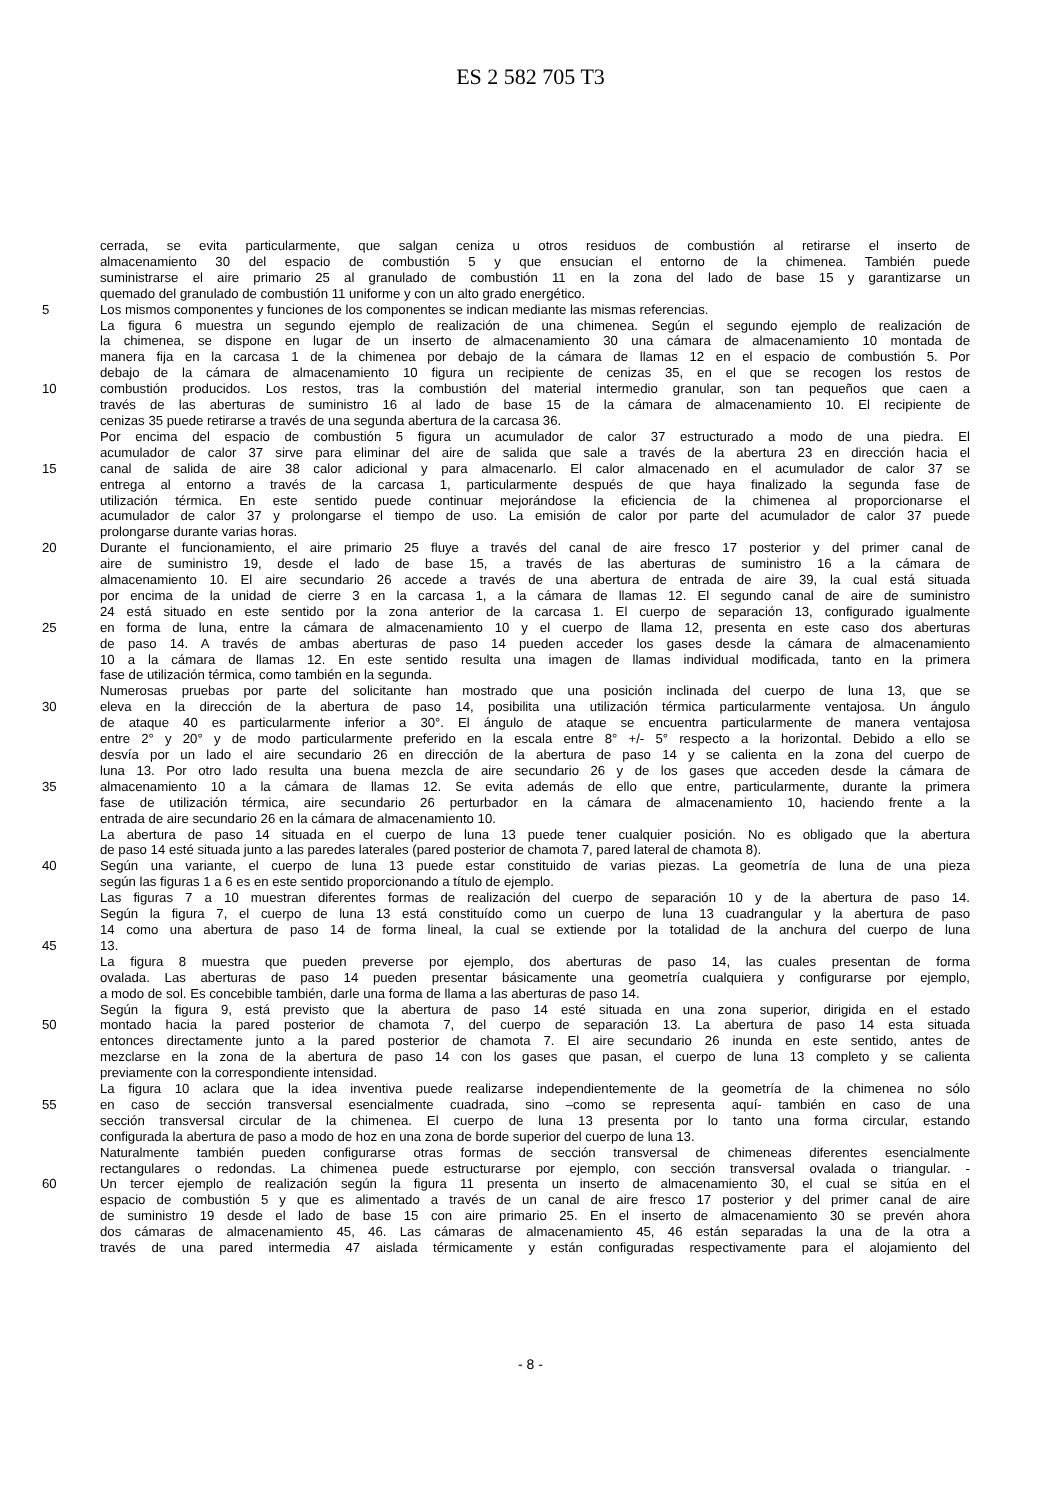ES 2 582 705 T3
cerrada, se evita particularmente, que salgan ceniza u otros residuos de combustión al retirarse el inserto de
almacenamiento 30 del espacio de combustión 5 y que ensucian el entorno de la chimenea. También puede
suministrarse el aire primario 25 al granulado de combustión 11 en la zona del lado de base 15 y garantizarse un
quemado del granulado de combustión 11 uniforme y con un alto grado energético.
5 Los mismos componentes y funciones de los componentes se indican mediante las mismas referencias.
La figura 6 muestra un segundo ejemplo de realización de una chimenea. Según el segundo ejemplo de realización de
la chimenea, se dispone en lugar de un inserto de almacenamiento 30 una cámara de almacenamiento 10 montada de
manera fija en la carcasa 1 de la chimenea por debajo de la cámara de llamas 12 en el espacio de combustión 5. Por
debajo de la cámara de almacenamiento 10 figura un recipiente de cenizas 35, en el que se recogen los restos de
10 combustión producidos. Los restos, tras la combustión del material intermedio granular, son tan pequeños que caen a
través de las aberturas de suministro 16 al lado de base 15 de la cámara de almacenamiento 10. El recipiente de
cenizas 35 puede retirarse a través de una segunda abertura de la carcasa 36.
Por encima del espacio de combustión 5 figura un acumulador de calor 37 estructurado a modo de una piedra. El
acumulador de calor 37 sirve para eliminar del aire de salida que sale a través de la abertura 23 en dirección hacia el
15 canal de salida de aire 38 calor adicional y para almacenarlo. El calor almacenado en el acumulador de calor 37 se
entrega al entorno a través de la carcasa 1, particularmente después de que haya finalizado la segunda fase de
utilización térmica. En este sentido puede continuar mejorándose la eficiencia de la chimenea al proporcionarse el
acumulador de calor 37 y prolongarse el tiempo de uso. La emisión de calor por parte del acumulador de calor 37 puede
prolongarse durante varias horas.
20 Durante el funcionamiento, el aire primario 25 fluye a través del canal de aire fresco 17 posterior y del primer canal de
aire de suministro 19, desde el lado de base 15, a través de las aberturas de suministro 16 a la cámara de
almacenamiento 10. El aire secundario 26 accede a través de una abertura de entrada de aire 39, la cual está situada
por encima de la unidad de cierre 3 en la carcasa 1, a la cámara de llamas 12. El segundo canal de aire de suministro
24 está situado en este sentido por la zona anterior de la carcasa 1. El cuerpo de separación 13, configurado igualmente
25 en forma de luna, entre la cámara de almacenamiento 10 y el cuerpo de llama 12, presenta en este caso dos aberturas
de paso 14. A través de ambas aberturas de paso 14 pueden acceder los gases desde la cámara de almacenamiento
10 a la cámara de llamas 12. En este sentido resulta una imagen de llamas individual modificada, tanto en la primera
fase de utilización térmica, como también en la segunda.
Numerosas pruebas por parte del solicitante han mostrado que una posición inclinada del cuerpo de luna 13, que se
30 eleva en la dirección de la abertura de paso 14, posibilita una utilización térmica particularmente ventajosa. Un ángulo
de ataque 40 es particularmente inferior a 30°. El ángulo de ataque se encuentra particularmente de manera ventajosa
entre 2° y 20° y de modo particularmente preferido en la escala entre 8° +/- 5° respecto a la horizontal. Debido a ello se
desvía por un lado el aire secundario 26 en dirección de la abertura de paso 14 y se calienta en la zona del cuerpo de
luna 13. Por otro lado resulta una buena mezcla de aire secundario 26 y de los gases que acceden desde la cámara de
35 almacenamiento 10 a la cámara de llamas 12. Se evita además de ello que entre, particularmente, durante la primera
fase de utilización térmica, aire secundario 26 perturbador en la cámara de almacenamiento 10, haciendo frente a la
entrada de aire secundario 26 en la cámara de almacenamiento 10.
La abertura de paso 14 situada en el cuerpo de luna 13 puede tener cualquier posición. No es obligado que la abertura
de paso 14 esté situada junto a las paredes laterales (pared posterior de chamota 7, pared lateral de chamota 8).
40 Según una variante, el cuerpo de luna 13 puede estar constituido de varias piezas. La geometría de luna de una pieza
según las figuras 1 a 6 es en este sentido proporcionando a título de ejemplo.
Las figuras 7 a 10 muestran diferentes formas de realización del cuerpo de separación 10 y de la abertura de paso 14.
Según la figura 7, el cuerpo de luna 13 está constituído como un cuerpo de luna 13 cuadrangular y la abertura de paso
14 como una abertura de paso 14 de forma lineal, la cual se extiende por la totalidad de la anchura del cuerpo de luna
45 13.
La figura 8 muestra que pueden preverse por ejemplo, dos aberturas de paso 14, las cuales presentan de forma
ovalada. Las aberturas de paso 14 pueden presentar básicamente una geometría cualquiera y configurarse por ejemplo,
a modo de sol. Es concebible también, darle una forma de llama a las aberturas de paso 14.
Según la figura 9, está previsto que la abertura de paso 14 esté situada en una zona superior, dirigida en el estado
50 montado hacia la pared posterior de chamota 7, del cuerpo de separación 13. La abertura de paso 14 esta situada
entonces directamente junto a la pared posterior de chamota 7. El aire secundario 26 inunda en este sentido, antes de
mezclarse en la zona de la abertura de paso 14 con los gases que pasan, el cuerpo de luna 13 completo y se calienta
previamente con la correspondiente intensidad.
La figura 10 aclara que la idea inventiva puede realizarse independientemente de la geometría de la chimenea no sólo
55 en caso de sección transversal esencialmente cuadrada, sino –como se representa aquí- también en caso de una
sección transversal circular de la chimenea. El cuerpo de luna 13 presenta por lo tanto una forma circular, estando
configurada la abertura de paso a modo de hoz en una zona de borde superior del cuerpo de luna 13.
Naturalmente también pueden configurarse otras formas de sección transversal de chimeneas diferentes esencialmente
rectangulares o redondas. La chimenea puede estructurarse por ejemplo, con sección transversal ovalada o triangular. -
60 Un tercer ejemplo de realización según la figura 11 presenta un inserto de almacenamiento 30, el cual se sitúa en el
espacio de combustión 5 y que es alimentado a través de un canal de aire fresco 17 posterior y del primer canal de aire
de suministro 19 desde el lado de base 15 con aire primario 25. En el inserto de almacenamiento 30 se prevén ahora
dos cámaras de almacenamiento 45, 46. Las cámaras de almacenamiento 45, 46 están separadas la una de la otra a
través de una pared intermedia 47 aislada térmicamente y están configuradas respectivamente para el alojamiento del
- 8 -